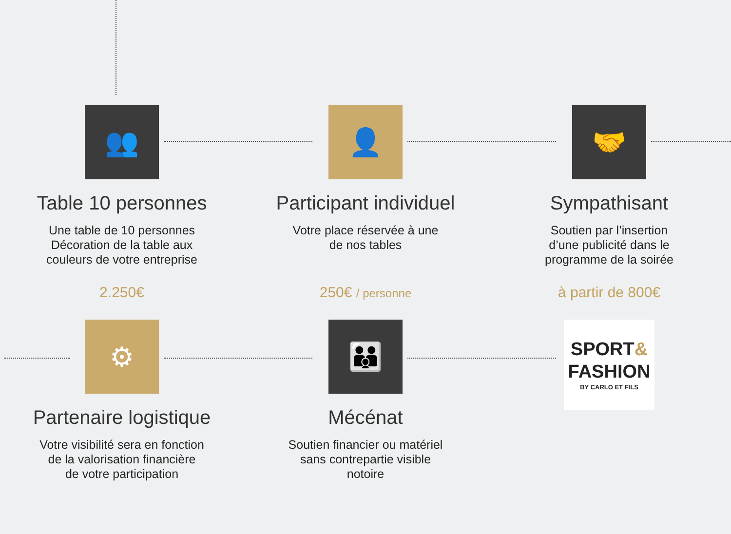👥
Table 10 personnes
Une table de 10 personnes
Décoration de la table aux
couleurs de votre entreprise
2.250€
👤
Participant individuel
Votre place réservée à une
de nos tables
250€ / personne
🤝
Sympathisant
Soutien par l’insertion
d’une publicité dans le
programme de la soirée
à partir de 800€
⚙
Partenaire logistique
Votre visibilité sera en fonction
de la valorisation financière
de votre participation
👪
Mécénat
Soutien financier ou matériel
sans contrepartie visible
notoire
SPORT&
FASHION
BY CARLO ET FILS